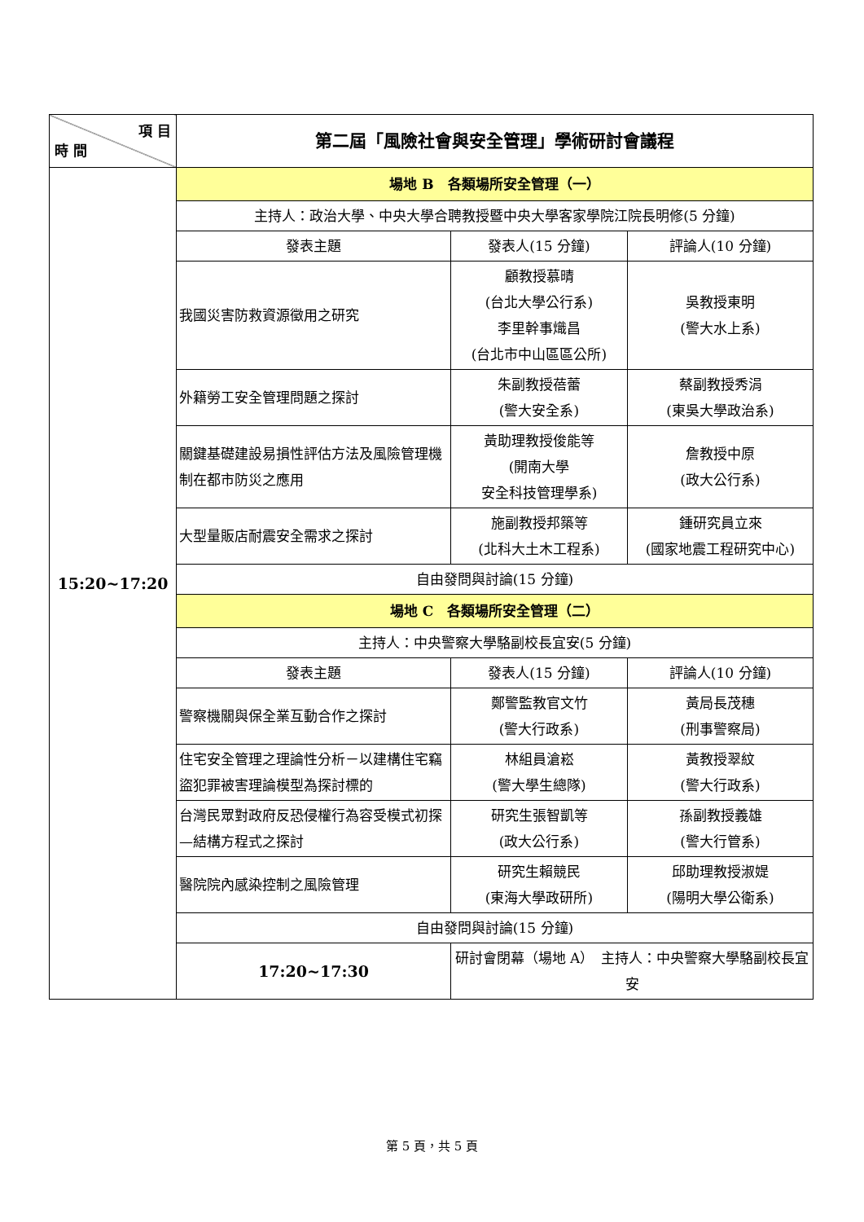| 項 目 時 間 | 第二屆「風險社會與安全管理」學術研討會議程 | | |
| --- | --- | --- | --- |
| 15:20~17:20 | 場地 B 各類場所安全管理（一） | | |
| | 主持人：政治大學、中央大學合聘教授暨中央大學客家學院江院長明修(5 分鐘) | | |
| | 發表主題 | 發表人(15 分鐘) | 評論人(10 分鐘) |
| | 我國災害防救資源徵用之研究 | 顧教授慕晴 (台北大學公行系) 李里幹事熾昌 (台北市中山區區公所) | 吳教授東明 (警大水上系) |
| | 外籍勞工安全管理問題之探討 | 朱副教授蓓蕾 (警大安全系) | 蔡副教授秀涓 (東吳大學政治系) |
| | 關鍵基礎建設易損性評估方法及風險管理機制在都市防災之應用 | 黃助理教授俊能等 (開南大學 安全科技管理學系) | 詹教授中原 (政大公行系) |
| | 大型量販店耐震安全需求之探討 | 施副教授邦築等 (北科大土木工程系) | 鍾研究員立來 (國家地震工程研究中心) |
| | 自由發問與討論(15 分鐘) | | |
| | 場地 C 各類場所安全管理（二） | | |
| | 主持人：中央警察大學駱副校長宜安(5 分鐘) | | |
| | 發表主題 | 發表人(15 分鐘) | 評論人(10 分鐘) |
| | 警察機關與保全業互動合作之探討 | 鄭警監教官文竹 (警大行政系) | 黃局長茂穗 (刑事警察局) |
| | 住宅安全管理之理論性分析－以建構住宅竊盜犯罪被害理論模型為探討標的 | 林組員滄崧 (警大學生總隊) | 黃教授翠紋 (警大行政系) |
| | 台灣民眾對政府反恐侵權行為容受模式初探—結構方程式之探討 | 研究生張智凱等 (政大公行系) | 孫副教授義雄 (警大行管系) |
| | 醫院院內感染控制之風險管理 | 研究生賴競民 (東海大學政研所) | 邱助理教授淑媞 (陽明大學公衛系) |
| | 自由發問與討論(15 分鐘) | | |
| | 17:20~17:30 | 研討會閉幕（場地 A） 主持人：中央警察大學駱副校長宜安 | |
第 5 頁，共 5 頁